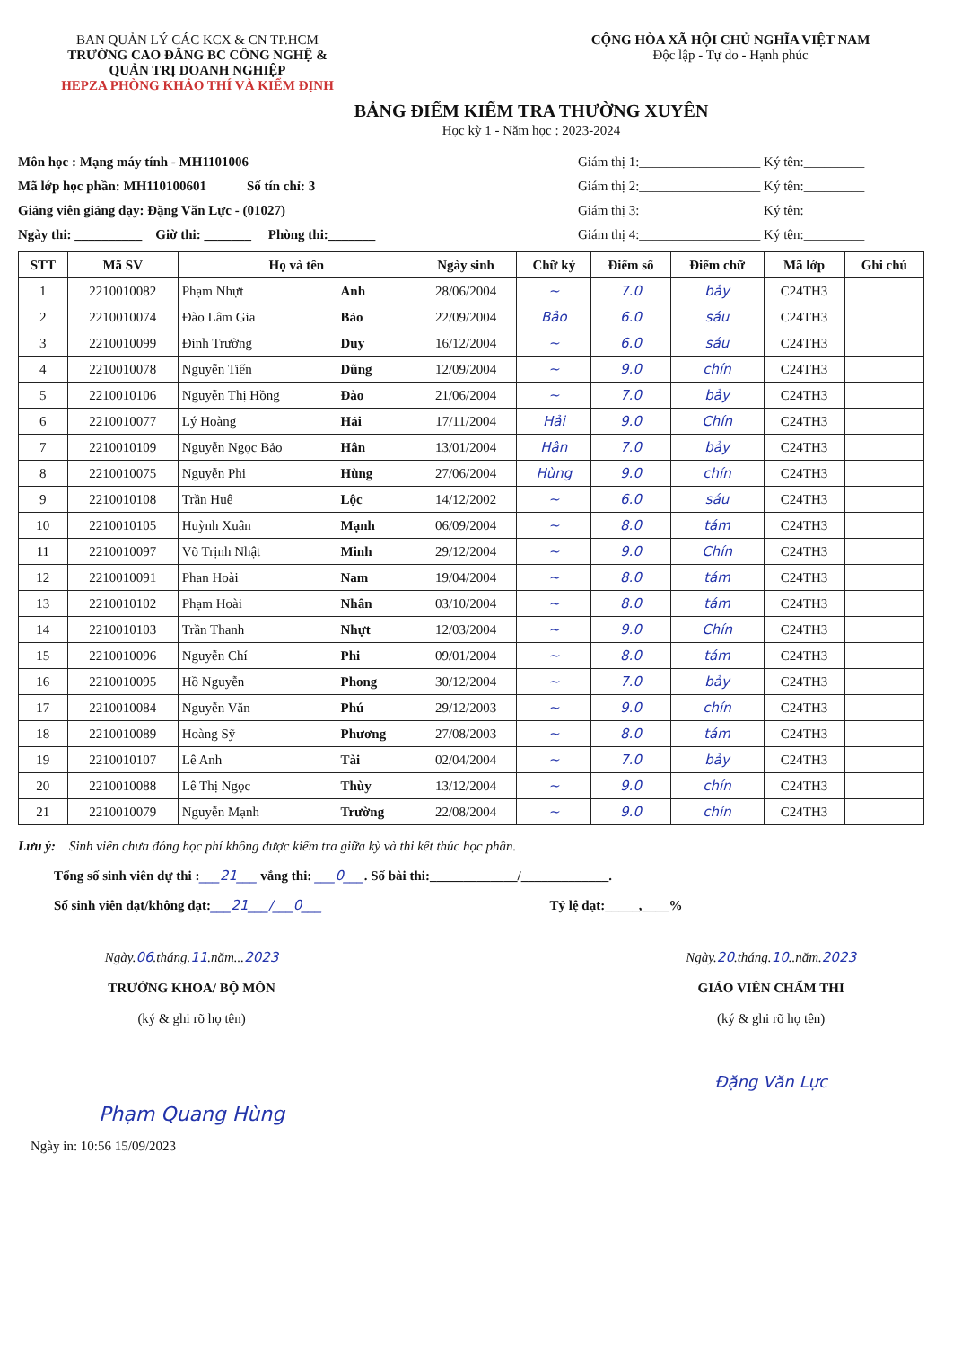BAN QUẢN LÝ CÁC KCX & CN TP.HCM
TRƯỜNG CAO ĐẲNG BC CÔNG NGHỆ &
QUẢN TRỊ DOANH NGHIỆP
HEPZA PHÒNG KHẢO THÍ VÀ KIỂM ĐỊNH
CỘNG HÒA XÃ HỘI CHỦ NGHĨA VIỆT NAM
Độc lập - Tự do - Hạnh phúc
BẢNG ĐIỂM KIỂM TRA THƯỜNG XUYÊN
Học kỳ 1 - Năm học : 2023-2024
Môn học : Mạng máy tính - MH1101006
Mã lớp học phần: MH110100601 Số tín chỉ: 3
Giảng viên giảng dạy: Đặng Văn Lực - (01027)
Ngày thi: __________ Giờ thi: _______ Phòng thi:_______
Giám thị 1:__________________ Ký tên:_________
Giám thị 2:__________________ Ký tên:_________
Giám thị 3:__________________ Ký tên:_________
Giám thị 4:__________________ Ký tên:_________
| STT | Mã SV | Họ và tên | | Ngày sinh | Chữ ký | Điểm số | Điểm chữ | Mã lớp | Ghi chú |
| --- | --- | --- | --- | --- | --- | --- | --- | --- | --- |
| 1 | 2210010082 | Phạm Nhựt | Anh | 28/06/2004 | ~ | 7.0 | bảy | C24TH3 | |
| 2 | 2210010074 | Đào Lâm Gia | Bảo | 22/09/2004 | Bảo | 6.0 | sáu | C24TH3 | |
| 3 | 2210010099 | Đinh Trường | Duy | 16/12/2004 | ~ | 6.0 | sáu | C24TH3 | |
| 4 | 2210010078 | Nguyễn Tiến | Dũng | 12/09/2004 | ~ | 9.0 | chín | C24TH3 | |
| 5 | 2210010106 | Nguyễn Thị Hồng | Đào | 21/06/2004 | ~ | 7.0 | bảy | C24TH3 | |
| 6 | 2210010077 | Lý Hoàng | Hải | 17/11/2004 | Hải | 9.0 | Chín | C24TH3 | |
| 7 | 2210010109 | Nguyễn Ngọc Bảo | Hân | 13/01/2004 | Hân | 7.0 | bảy | C24TH3 | |
| 8 | 2210010075 | Nguyễn Phi | Hùng | 27/06/2004 | Hùng | 9.0 | chín | C24TH3 | |
| 9 | 2210010108 | Trần Huê | Lộc | 14/12/2002 | ~ | 6.0 | sáu | C24TH3 | |
| 10 | 2210010105 | Huỳnh Xuân | Mạnh | 06/09/2004 | ~ | 8.0 | tám | C24TH3 | |
| 11 | 2210010097 | Võ Trịnh Nhật | Minh | 29/12/2004 | ~ | 9.0 | Chín | C24TH3 | |
| 12 | 2210010091 | Phan Hoài | Nam | 19/04/2004 | ~ | 8.0 | tám | C24TH3 | |
| 13 | 2210010102 | Phạm Hoài | Nhân | 03/10/2004 | ~ | 8.0 | tám | C24TH3 | |
| 14 | 2210010103 | Trần Thanh | Nhựt | 12/03/2004 | ~ | 9.0 | Chín | C24TH3 | |
| 15 | 2210010096 | Nguyễn Chí | Phi | 09/01/2004 | ~ | 8.0 | tám | C24TH3 | |
| 16 | 2210010095 | Hồ Nguyễn | Phong | 30/12/2004 | ~ | 7.0 | bảy | C24TH3 | |
| 17 | 2210010084 | Nguyễn Văn | Phú | 29/12/2003 | ~ | 9.0 | chín | C24TH3 | |
| 18 | 2210010089 | Hoàng Sỹ | Phương | 27/08/2003 | ~ | 8.0 | tám | C24TH3 | |
| 19 | 2210010107 | Lê Anh | Tài | 02/04/2004 | ~ | 7.0 | bảy | C24TH3 | |
| 20 | 2210010088 | Lê Thị Ngọc | Thùy | 13/12/2004 | ~ | 9.0 | chín | C24TH3 | |
| 21 | 2210010079 | Nguyễn Mạnh | Trường | 22/08/2004 | ~ | 9.0 | chín | C24TH3 | |
Lưu ý: Sinh viên chưa đóng học phí không được kiểm tra giữa kỳ và thi kết thúc học phần.
Tổng số sinh viên dự thi :___21___ vắng thi: ___0___. Số bài thi:_____________/_____________.
Số sinh viên đạt/không đạt:___21___/___0___ Tỷ lệ đạt:_____,____%
Ngày.06.tháng.11.năm...2023
TRƯỞNG KHOA/ BỘ MÔN
(ký & ghi rõ họ tên)
Phạm Quang Hùng
Ngày.20.tháng.10..năm.2023
GIÁO VIÊN CHẤM THI
(ký & ghi rõ họ tên)
Đặng Văn Lực
Ngày in: 10:56 15/09/2023